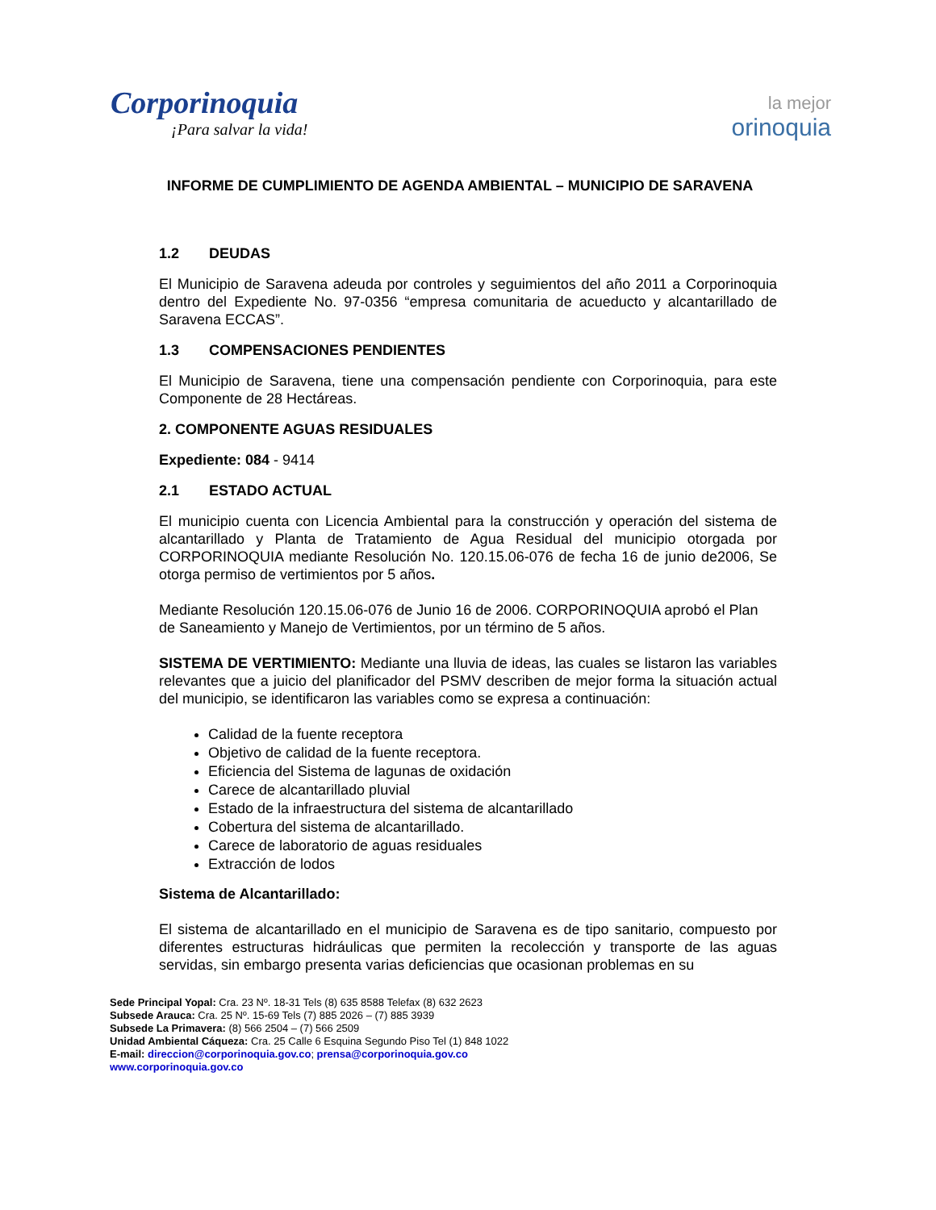Corporinoquia
¡Para salvar la vida!
la mejor
orinoquia
INFORME DE CUMPLIMIENTO DE AGENDA AMBIENTAL – MUNICIPIO DE SARAVENA
1.2 DEUDAS
El Municipio de Saravena adeuda por controles y seguimientos del año 2011 a Corporinoquia dentro del Expediente No. 97-0356 “empresa comunitaria de acueducto y alcantarillado de Saravena ECCAS”.
1.3 COMPENSACIONES PENDIENTES
El Municipio de Saravena, tiene una compensación pendiente con Corporinoquia, para este Componente de 28 Hectáreas.
2. COMPONENTE AGUAS RESIDUALES
Expediente: 084 - 9414
2.1 ESTADO ACTUAL
El municipio cuenta con Licencia Ambiental para la construcción y operación del sistema de alcantarillado y Planta de Tratamiento de Agua Residual del municipio otorgada por CORPORINOQUIA mediante Resolución No. 120.15.06-076 de fecha 16 de junio de2006, Se otorga permiso de vertimientos por 5 años.
Mediante Resolución 120.15.06-076 de Junio 16 de 2006. CORPORINOQUIA aprobó el Plan de Saneamiento y Manejo de Vertimientos, por un término de 5 años.
SISTEMA DE VERTIMIENTO: Mediante una lluvia de ideas, las cuales se listaron las variables relevantes que a juicio del planificador del PSMV describen de mejor forma la situación actual del municipio, se identificaron las variables como se expresa a continuación:
Calidad de la fuente receptora
Objetivo de calidad de la fuente receptora.
Eficiencia del Sistema de lagunas de oxidación
Carece de alcantarillado pluvial
Estado de la infraestructura del sistema de alcantarillado
Cobertura del sistema de alcantarillado.
Carece de laboratorio de aguas residuales
Extracción de lodos
Sistema de Alcantarillado:
El sistema de alcantarillado en el municipio de Saravena es de tipo sanitario, compuesto por diferentes estructuras hidráulicas que permiten la recolección y transporte de las aguas servidas, sin embargo presenta varias deficiencias que ocasionan problemas en su
Sede Principal Yopal: Cra. 23 Nº. 18-31 Tels (8) 635 8588 Telefax (8) 632 2623
Subsede Arauca: Cra. 25 Nº. 15-69 Tels (7) 885 2026 – (7) 885 3939
Subsede La Primavera: (8) 566 2504 – (7) 566 2509
Unidad Ambiental Cáqueza: Cra. 25 Calle 6 Esquina Segundo Piso Tel (1) 848 1022
E-mail: direccion@corporinoquia.gov.co; prensa@corporinoquia.gov.co
www.corporinoquia.gov.co